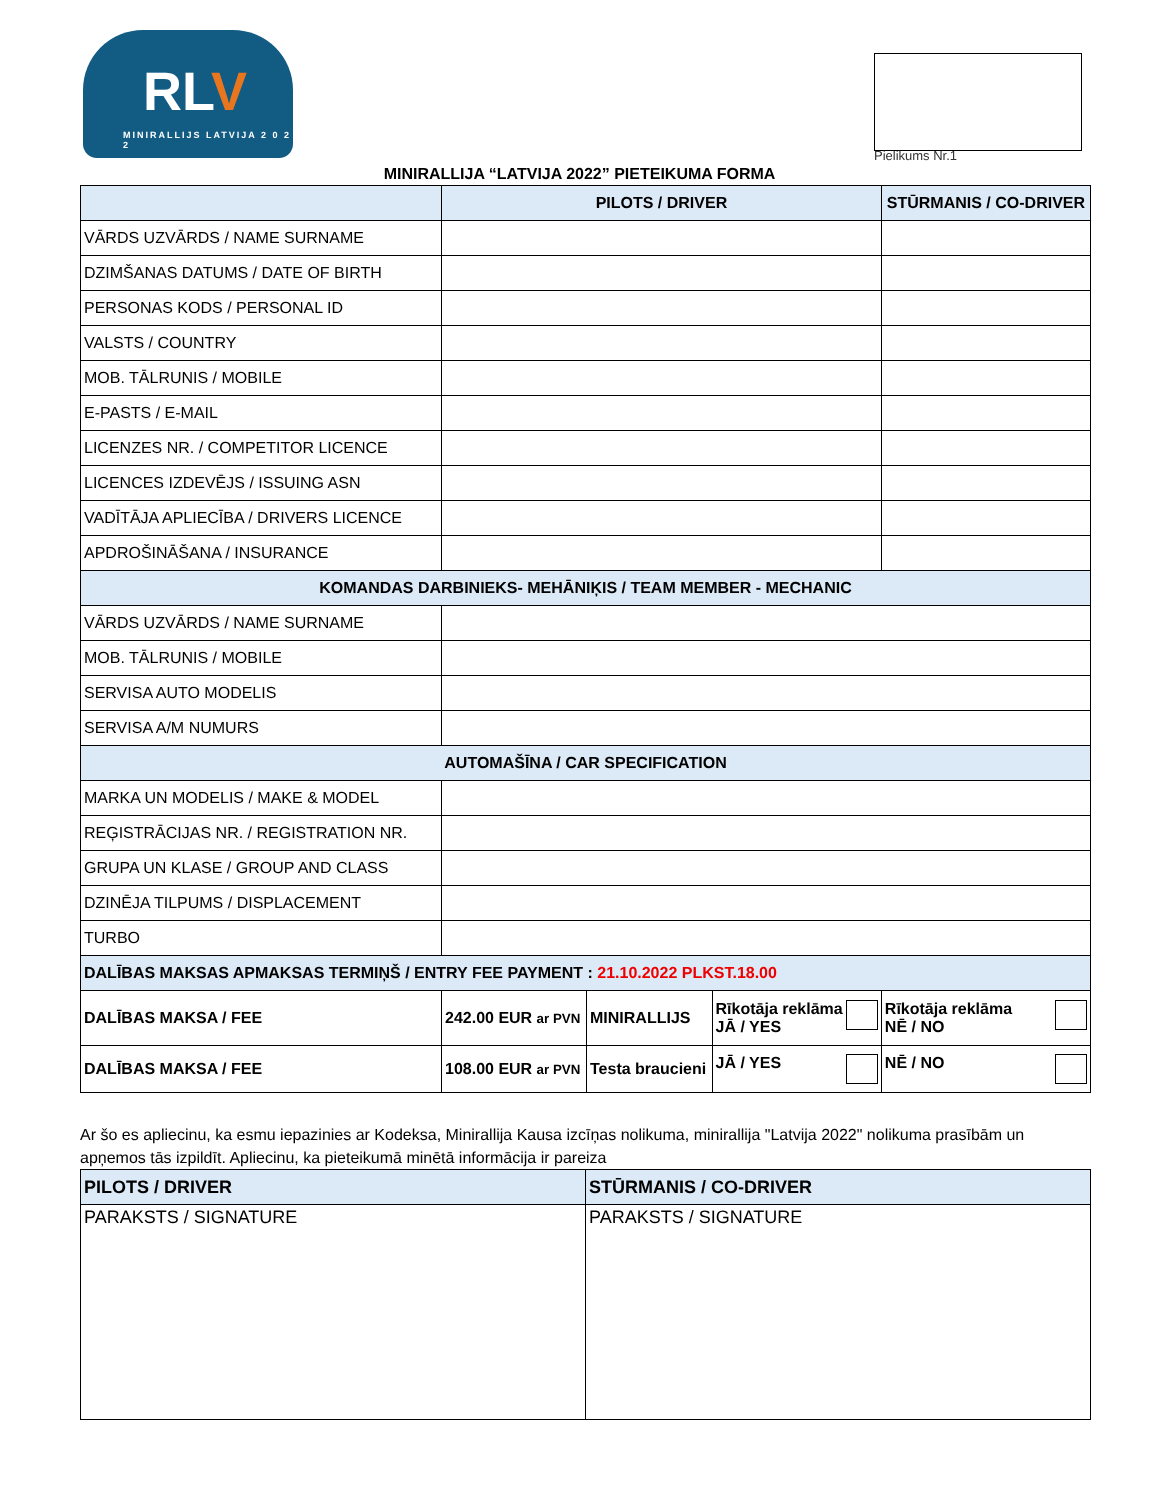RLV
MINIRALLIJS LATVIJA 2 0 2 2
Pielikums Nr.1
MINIRALLIJA “LATVIJA 2022” PIETEIKUMA FORMA
| | PILOTS / DRIVER | | | STŪRMANIS / CO-DRIVER |
| --- | --- | --- | --- | --- |
| VĀRDS UZVĀRDS / NAME SURNAME | | | | |
| DZIMŠANAS DATUMS / DATE OF BIRTH | | | | |
| PERSONAS KODS / PERSONAL ID | | | | |
| VALSTS / COUNTRY | | | | |
| MOB. TĀLRUNIS / MOBILE | | | | |
| E-PASTS / E-MAIL | | | | |
| LICENZES NR. / COMPETITOR LICENCE | | | | |
| LICENCES IZDEVĒJS / ISSUING ASN | | | | |
| VADĪTĀJA APLIECĪBA / DRIVERS LICENCE | | | | |
| APDROŠINĀŠANA / INSURANCE | | | | |
| KOMANDAS DARBINIEKS- MEHĀNIĶIS / TEAM MEMBER - MECHANIC | | | | |
| VĀRDS UZVĀRDS / NAME SURNAME | | | | |
| MOB. TĀLRUNIS / MOBILE | | | | |
| SERVISA AUTO MODELIS | | | | |
| SERVISA A/M NUMURS | | | | |
| AUTOMAŠĪNA / CAR SPECIFICATION | | | | |
| MARKA UN MODELIS / MAKE & MODEL | | | | |
| REĢISTRĀCIJAS NR. / REGISTRATION NR. | | | | |
| GRUPA UN KLASE / GROUP AND CLASS | | | | |
| DZINĒJA TILPUMS / DISPLACEMENT | | | | |
| TURBO | | | | |
| DALĪBAS MAKSAS APMAKSAS TERMIŅŠ / ENTRY FEE PAYMENT : 21.10.2022 PLKST.18.00 | | | | |
| DALĪBAS MAKSA / FEE | 242.00 EUR ar PVN | MINIRALLIJS | Rīkotāja reklāma JĀ / YES | Rīkotāja reklāma NĒ / NO |
| DALĪBAS MAKSA / FEE | 108.00 EUR ar PVN | Testa braucieni | JĀ / YES | NĒ / NO |
Ar šo es apliecinu, ka esmu iepazinies ar Kodeksa, Minirallija Kausa izcīņas nolikuma, minirallija "Latvija 2022" nolikuma prasībām un apņemos tās izpildīt. Apliecinu, ka pieteikumā minētā informācija ir pareiza
| PILOTS / DRIVER | STŪRMANIS / CO-DRIVER |
| PARAKSTS / SIGNATURE | PARAKSTS / SIGNATURE |